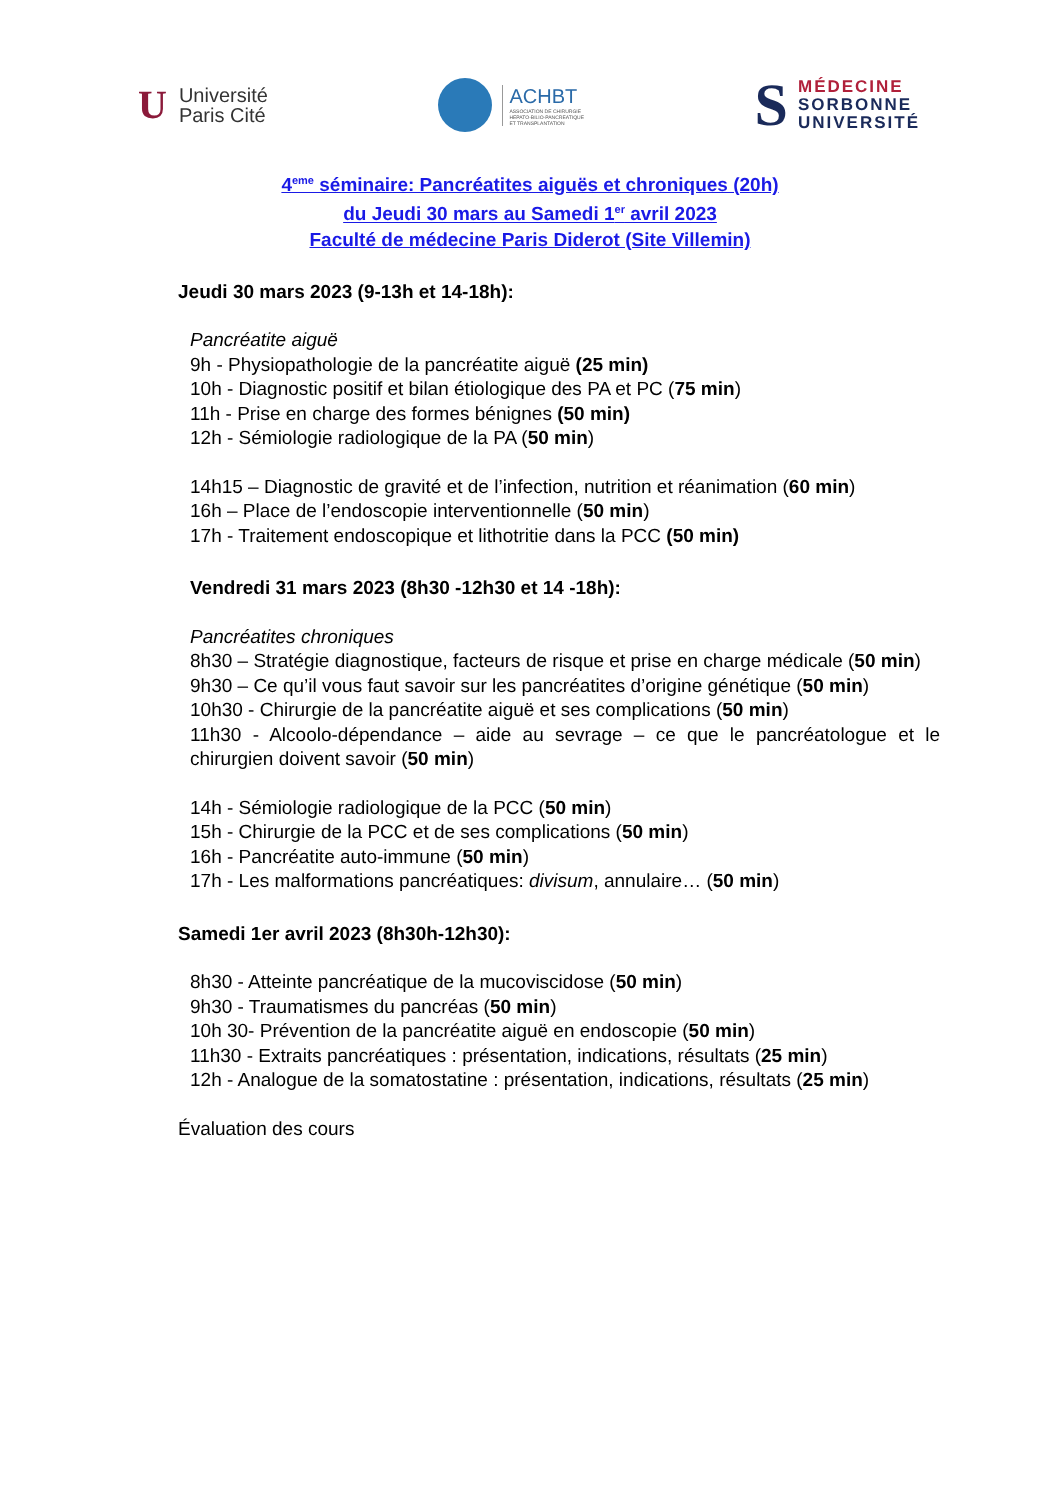U Université
Paris Cité
ACHBT
ASSOCIATION DE CHIRURGIE
HEPATO-BILIO-PANCREATIQUE
ET TRANSPLANTATION
S MÉDECINE
SORBONNE
UNIVERSITÉ
4<sup>eme</sup> séminaire: Pancréatites aiguës et chroniques (20h)
du Jeudi 30 mars au Samedi 1<sup>er</sup> avril 2023
Faculté de médecine Paris Diderot (Site Villemin)
Jeudi 30 mars 2023 (9-13h et 14-18h):
Pancréatite aiguë
9h - Physiopathologie de la pancréatite aiguë (25 min)
10h - Diagnostic positif et bilan étiologique des PA et PC (75 min)
11h - Prise en charge des formes bénignes (50 min)
12h - Sémiologie radiologique de la PA (50 min)
14h15 – Diagnostic de gravité et de l’infection, nutrition et réanimation (60 min)
16h – Place de l’endoscopie interventionnelle (50 min)
17h - Traitement endoscopique et lithotritie dans la PCC (50 min)
Vendredi 31 mars 2023 (8h30 -12h30 et 14 -18h):
Pancréatites chroniques
8h30 – Stratégie diagnostique, facteurs de risque et prise en charge médicale (50 min)
9h30 – Ce qu’il vous faut savoir sur les pancréatites d’origine génétique (50 min)
10h30 - Chirurgie de la pancréatite aiguë et ses complications (50 min)
11h30 - Alcoolo-dépendance – aide au sevrage – ce que le pancréatologue et le chirurgien doivent savoir (50 min)
14h - Sémiologie radiologique de la PCC (50 min)
15h - Chirurgie de la PCC et de ses complications (50 min)
16h - Pancréatite auto-immune (50 min)
17h - Les malformations pancréatiques: divisum, annulaire… (50 min)
Samedi 1er avril 2023 (8h30h-12h30):
8h30 - Atteinte pancréatique de la mucoviscidose (50 min)
9h30 - Traumatismes du pancréas (50 min)
10h 30- Prévention de la pancréatite aiguë en endoscopie (50 min)
11h30 - Extraits pancréatiques : présentation, indications, résultats (25 min)
12h - Analogue de la somatostatine : présentation, indications, résultats (25 min)
Évaluation des cours